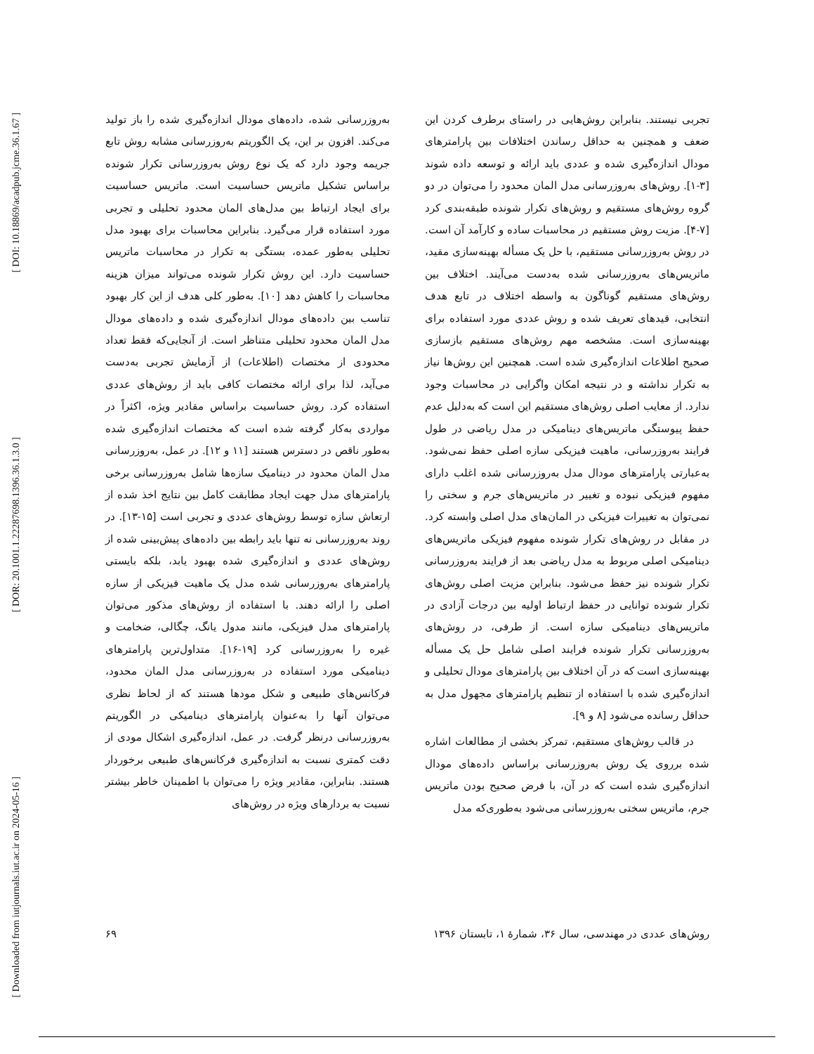[ DOI: 10.18869/acadpub.jcme.36.1.67 ]
[ DOR: 20.1001.1.22287698.1396.36.1.3.0 ]
[ Downloaded from iutjournals.iut.ac.ir on 2024-05-16 ]
تجربی نیستند. بنابراین روش‌هایی در راستای برطرف کردن این ضعف و همچنین به حداقل رساندن اختلافات بین پارامترهای مودال اندازه‌گیری شده و عددی باید ارائه و توسعه داده شوند [۳-۱]. روش‌های به‌روزرسانی مدل المان محدود را می‌توان در دو گروه روش‌های مستقیم و روش‌های تکرار شونده طبقه‌بندی کرد [۷-۴]. مزیت روش مستقیم در محاسبات ساده و کارآمد آن است. در روش به‌روزرسانی مستقیم، با حل یک مسأله بهینه‌سازی مقید، ماتریس‌های به‌روزرسانی شده به‌دست می‌آیند. اختلاف بین روش‌های مستقیم گوناگون به واسطه اختلاف در تابع هدف انتخابی، قیدهای تعریف شده و روش عددی مورد استفاده برای بهینه‌سازی است. مشخصه مهم روش‌های مستقیم بازسازی صحیح اطلاعات اندازه‌گیری شده است. همچنین این روش‌ها نیاز به تکرار نداشته و در نتیجه امکان واگرایی در محاسبات وجود ندارد. از معایب اصلی روش‌های مستقیم این است که به‌دلیل عدم حفظ پیوستگی ماتریس‌های دینامیکی در مدل ریاضی در طول فرایند به‌روزرسانی، ماهیت فیزیکی سازه اصلی حفظ نمی‌شود. به‌عبارتی پارامترهای مودال مدل به‌روزرسانی شده اغلب دارای مفهوم فیزیکی نبوده و تغییر در ماتریس‌های جرم و سختی را نمی‌توان به تغییرات فیزیکی در المان‌های مدل اصلی وابسته کرد. در مقابل در روش‌های تکرار شونده مفهوم فیزیکی ماتریس‌های دینامیکی اصلی مربوط به مدل ریاضی بعد از فرایند به‌روزرسانی تکرار شونده نیز حفظ می‌شود. بنابراین مزیت اصلی روش‌های تکرار شونده توانایی در حفظ ارتباط اولیه بین درجات آزادی در ماتریس‌های دینامیکی سازه است. از طرفی، در روش‌های به‌روزرسانی تکرار شونده فرایند اصلی شامل حل یک مسأله بهینه‌سازی است که در آن اختلاف بین پارامترهای مودال تحلیلی و اندازه‌گیری شده با استفاده از تنظیم پارامترهای مجهول مدل به حداقل رسانده می‌شود [۸ و ۹].
در قالب روش‌های مستقیم، تمرکز بخشی از مطالعات اشاره شده برروی یک روش به‌روزرسانی براساس داده‌های مودال اندازه‌گیری شده است که در آن، با فرض صحیح بودن ماتریس جرم، ماتریس سختی به‌روزرسانی می‌شود به‌طوری‌که مدل
به‌روزرسانی شده، داده‌های مودال اندازه‌گیری شده را باز تولید می‌کند. افزون بر این، یک الگوریتم به‌روزرسانی مشابه روش تابع جریمه وجود دارد که یک نوع روش به‌روزرسانی تکرار شونده براساس تشکیل ماتریس حساسیت است. ماتریس حساسیت برای ایجاد ارتباط بین مدل‌های المان محدود تحلیلی و تجربی مورد استفاده قرار می‌گیرد. بنابراین محاسبات برای بهبود مدل تحلیلی به‌طور عمده، بستگی به تکرار در محاسبات ماتریس حساسیت دارد. این روش تکرار شونده می‌تواند میزان هزینه محاسبات را کاهش دهد [۱۰]. به‌طور کلی هدف از این کار بهبود تناسب بین داده‌های مودال اندازه‌گیری شده و داده‌های مودال مدل المان محدود تحلیلی متناظر است. از آنجایی‌که فقط تعداد محدودی از مختصات (اطلاعات) از آزمایش تجربی به‌دست می‌آید، لذا برای ارائه مختصات کافی باید از روش‌های عددی استفاده کرد. روش حساسیت براساس مقادیر ویژه، اکثراً در مواردی به‌کار گرفته شده است که مختصات اندازه‌گیری شده به‌طور ناقص در دسترس هستند [۱۱ و ۱۲]. در عمل، به‌روزرسانی مدل المان محدود در دینامیک سازه‌ها شامل به‌روزرسانی برخی پارامترهای مدل جهت ایجاد مطابقت کامل بین نتایج اخذ شده از ارتعاش سازه توسط روش‌های عددی و تجربی است [۱۵-۱۳]. در روند به‌روزرسانی نه تنها باید رابطه بین داده‌های پیش‌بینی شده از روش‌های عددی و اندازه‌گیری شده بهبود یابد، بلکه بایستی پارامترهای به‌روزرسانی شده مدل یک ماهیت فیزیکی از سازه اصلی را ارائه دهند. با استفاده از روش‌های مذکور می‌توان پارامترهای مدل فیزیکی، مانند مدول یانگ، چگالی، ضخامت و غیره را به‌روزرسانی کرد [۱۹-۱۶]. متداول‌ترین پارامترهای دینامیکی مورد استفاده در به‌روزرسانی مدل المان محدود، فرکانس‌های طبیعی و شکل مودها هستند که از لحاظ نظری می‌توان آنها را به‌عنوان پارامترهای دینامیکی در الگوریتم به‌روزرسانی درنظر گرفت. در عمل، اندازه‌گیری اشکال مودی از دقت کمتری نسبت به اندازه‌گیری فرکانس‌های طبیعی برخوردار هستند. بنابراین، مقادیر ویژه را می‌توان با اطمینان خاطر بیشتر نسبت به بردارهای ویژه در روش‌های
روش‌های عددی در مهندسی، سال ۳۶، شمارهٔ ۱، تابستان ۱۳۹۶ ۶۹